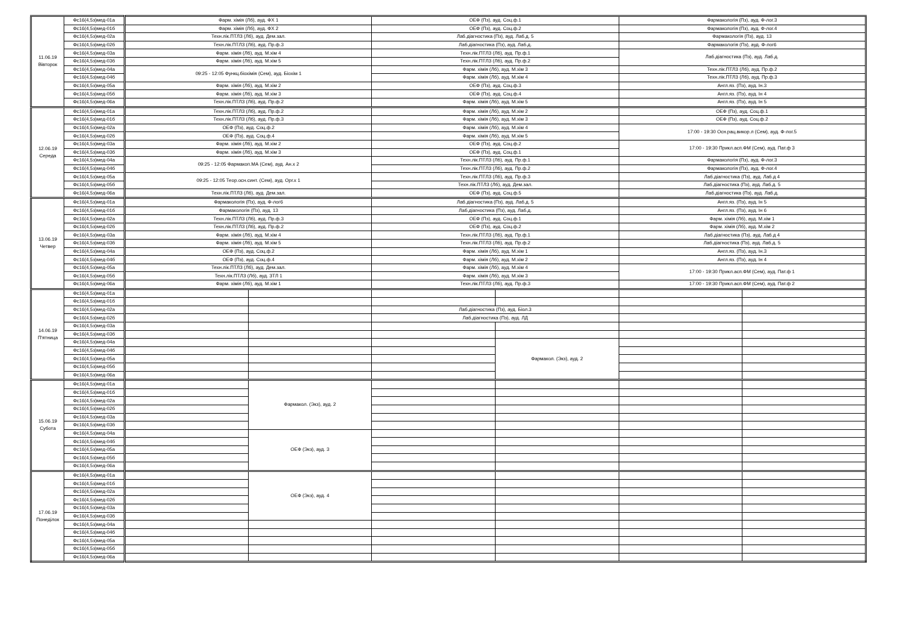| 11.06.19 Вівторок | Фс16(4,5з)мед-01а | Фарм. хімія (Лб), ауд. ФХ 1 | | ОЕФ (Пз), ауд. Соц.ф.1 | | Фармакологія (Пз), ауд. Ф-лог.3 | |
| | Фс16(4,5з)мед-01б | Фарм. хімія (Лб), ауд. ФХ 2 | | ОЕФ (Пз), ауд. Соц.ф.2 | | Фармакологія (Пз), ауд. Ф-лог.4 | |
| | Фс16(4,5з)мед-02а | Техн.лік.ПТЛЗ (Лб), ауд. Дем.зал. | | Лаб.діагностика (Пз), ауд. Лаб.д. 5 | | Фармакологія (Пз), ауд. 13 | |
| | Фс16(4,5з)мед-02б | Техн.лік.ПТЛЗ (Лб), ауд. Пр.ф.3 | | Лаб.діагностика (Пз), ауд. Лаб.д. | | Фармакологія (Пз), ауд. Ф-лог6 | |
| | Фс16(4,5з)мед-03а | Фарм. хімія (Лб), ауд. М.хім 4 | | Техн.лік.ПТЛЗ (Лб), ауд. Пр.ф.1 | | Лаб.діагностика (Пз), ауд. Лаб.д. | |
| | Фс16(4,5з)мед-03б | Фарм. хімія (Лб), ауд. М.хім 5 | | Техн.лік.ПТЛЗ (Лб), ауд. Пр.ф.2 | | | |
| | Фс16(4,5з)мед-04а | 09:25 - 12:05 Функц.біохімія (Сем), ауд. Біохім 1 | | Фарм. хімія (Лб), ауд. М.хім 3 | | Техн.лік.ПТЛЗ (Лб), ауд. Пр.ф.2 | |
| | Фс16(4,5з)мед-04б | | | Фарм. хімія (Лб), ауд. М.хім 4 | | Техн.лік.ПТЛЗ (Лб), ауд. Пр.ф.3 | |
| | Фс16(4,5з)мед-05а | Фарм. хімія (Лб), ауд. М.хім 2 | | ОЕФ (Пз), ауд. Соц.ф.3 | | Англ.яз. (Пз), ауд. Ін.3 | |
| | Фс16(4,5з)мед-05б | Фарм. хімія (Лб), ауд. М.хім 3 | | ОЕФ (Пз), ауд. Соц.ф.4 | | Англ.яз. (Пз), ауд. Ін 4 | |
| | Фс16(4,5з)мед-06а | Техн.лік.ПТЛЗ (Лб), ауд. Пр.ф.2 | | Фарм. хімія (Лб), ауд. М.хім 5 | | Англ.яз. (Пз), ауд. Ін 5 | |
| 12.06.19 Середа | Фс16(4,5з)мед-01а | Техн.лік.ПТЛЗ (Лб), ауд. Пр.ф.2 | | Фарм. хімія (Лб), ауд. М.хім 2 | | ОЕФ (Пз), ауд. Соц.ф.1 | |
| | Фс16(4,5з)мед-01б | Техн.лік.ПТЛЗ (Лб), ауд. Пр.ф.3 | | Фарм. хімія (Лб), ауд. М.хім 3 | | ОЕФ (Пз), ауд. Соц.ф.2 | |
| | Фс16(4,5з)мед-02а | ОЕФ (Пз), ауд. Соц.ф.2 | | Фарм. хімія (Лб), ауд. М.хім 4 | | 17:00 - 19:30 Осн.рац.викор.л (Сем), ауд. Ф-лог.5 | |
| | Фс16(4,5з)мед-02б | ОЕФ (Пз), ауд. Соц.ф.4 | | Фарм. хімія (Лб), ауд. М.хім 5 | | | |
| | Фс16(4,5з)мед-03а | Фарм. хімія (Лб), ауд. М.хім 2 | | ОЕФ (Пз), ауд. Соц.ф.2 | | 17:00 - 19:30 Прикл.асп.ФМ (Сем), ауд. Пат.ф 3 | |
| | Фс16(4,5з)мед-03б | Фарм. хімія (Лб), ауд. М.хім 3 | | ОЕФ (Пз), ауд. Соц.ф.1 | | | |
| | Фс16(4,5з)мед-04а | 09:25 - 12:05 Фармакоп.МА (Сем), ауд. Ан.х 2 | | Техн.лік.ПТЛЗ (Лб), ауд. Пр.ф.1 | | Фармакологія (Пз), ауд. Ф-лог.3 | |
| | Фс16(4,5з)мед-04б | | | Техн.лік.ПТЛЗ (Лб), ауд. Пр.ф.2 | | Фармакологія (Пз), ауд. Ф-лог.4 | |
| | Фс16(4,5з)мед-05а | 09:25 - 12:05 Теор.осн.синт. (Сем), ауд. Орг.х 1 | | Техн.лік.ПТЛЗ (Лб), ауд. Пр.ф.3 | | Лаб.діагностика (Пз), ауд. Лаб.д 4 | |
| | Фс16(4,5з)мед-05б | | | Техн.лік.ПТЛЗ (Лб), ауд. Дем.зал. | | Лаб.діагностика (Пз), ауд. Лаб.д. 5 | |
| | Фс16(4,5з)мед-06а | Техн.лік.ПТЛЗ (Лб), ауд. Дем.зал. | | ОЕФ (Пз), ауд. Соц.ф.5 | | Лаб.діагностика (Пз), ауд. Лаб.д. | |
| 13.06.19 Четвер | Фс16(4,5з)мед-01а | Фармакологія (Пз), ауд. Ф-лог6 | | Лаб.діагностика (Пз), ауд. Лаб.д. 5 | | Англ.яз. (Пз), ауд. Ін 5 | |
| | Фс16(4,5з)мед-01б | Фармакологія (Пз), ауд. 13 | | Лаб.діагностика (Пз), ауд. Лаб.д. | | Англ.яз. (Пз), ауд. Ін 6 | |
| | Фс16(4,5з)мед-02а | Техн.лік.ПТЛЗ (Лб), ауд. Пр.ф.3 | | ОЕФ (Пз), ауд. Соц.ф.1 | | Фарм. хімія (Лб), ауд. М.хім 1 | |
| | Фс16(4,5з)мед-02б | Техн.лік.ПТЛЗ (Лб), ауд. Пр.ф.2 | | ОЕФ (Пз), ауд. Соц.ф.2 | | Фарм. хімія (Лб), ауд. М.хім 2 | |
| | Фс16(4,5з)мед-03а | Фарм. хімія (Лб), ауд. М.хім 4 | | Техн.лік.ПТЛЗ (Лб), ауд. Пр.ф.1 | | Лаб.діагностика (Пз), ауд. Лаб.д 4 | |
| | Фс16(4,5з)мед-03б | Фарм. хімія (Лб), ауд. М.хім 5 | | Техн.лік.ПТЛЗ (Лб), ауд. Пр.ф.2 | | Лаб.діагностика (Пз), ауд. Лаб.д. 5 | |
| | Фс16(4,5з)мед-04а | ОЕФ (Пз), ауд. Соц.ф.2 | | Фарм. хімія (Лб), ауд. М.хім 1 | | Англ.яз. (Пз), ауд. Ін.3 | |
| | Фс16(4,5з)мед-04б | ОЕФ (Пз), ауд. Соц.ф.4 | | Фарм. хімія (Лб), ауд. М.хім 2 | | Англ.яз. (Пз), ауд. Ін 4 | |
| | Фс16(4,5з)мед-05а | Техн.лік.ПТЛЗ (Лб), ауд. Дем.зал. | | Фарм. хімія (Лб), ауд. М.хім 4 | | 17:00 - 19:30 Прикл.асп.ФМ (Сем), ауд. Пат.ф 1 | |
| | Фс16(4,5з)мед-05б | Техн.лік.ПТЛЗ (Лб), ауд. ЗТЛ 1 | | Фарм. хімія (Лб), ауд. М.хім 3 | | | |
| | Фс16(4,5з)мед-06а | Фарм. хімія (Лб), ауд. М.хім 1 | | Техн.лік.ПТЛЗ (Лб), ауд. Пр.ф.3 | | 17:00 - 19:30 Прикл.асп.ФМ (Сем), ауд. Пат.ф 2 | |
| 14.06.19 П'ятница | Фс16(4,5з)мед-01а | | | | | | |
| | Фс16(4,5з)мед-01б | | | | | | |
| | Фс16(4,5з)мед-02а | | | Лаб.діагностика (Пз), ауд. Біол.3 | | | |
| | Фс16(4,5з)мед-02б | | | Лаб.діагностика (Пз), ауд. ЛД | | | |
| | Фс16(4,5з)мед-03а | | | | | | |
| | Фс16(4,5з)мед-03б | | | | | | |
| | Фс16(4,5з)мед-04а | | | | Фармакол. (Экз), ауд. 2 | | |
| | Фс16(4,5з)мед-04б | | | | | | |
| | Фс16(4,5з)мед-05а | | | | | | |
| | Фс16(4,5з)мед-05б | | | | | | |
| | Фс16(4,5з)мед-06а | | | | | | |
| 15.06.19 Субота | Фс16(4,5з)мед-01а | | Фармакол. (Экз), ауд. 2 | | | | |
| | Фс16(4,5з)мед-01б | | | | | | |
| | Фс16(4,5з)мед-02а | | | | | | |
| | Фс16(4,5з)мед-02б | | | | | | |
| | Фс16(4,5з)мед-03а | | | | | | |
| | Фс16(4,5з)мед-03б | | | | | | |
| | Фс16(4,5з)мед-04а | | ОЕФ (Экз), ауд. 3 | | | | |
| | Фс16(4,5з)мед-04б | | | | | | |
| | Фс16(4,5з)мед-05а | | | | | | |
| | Фс16(4,5з)мед-05б | | | | | | |
| | Фс16(4,5з)мед-06а | | | | | | |
| 17.06.19 Понеділок | Фс16(4,5з)мед-01а | | ОЕФ (Экз), ауд. 4 | | | | |
| | Фс16(4,5з)мед-01б | | | | | | |
| | Фс16(4,5з)мед-02а | | | | | | |
| | Фс16(4,5з)мед-02б | | | | | | |
| | Фс16(4,5з)мед-03а | | | | | | |
| | Фс16(4,5з)мед-03б | | | | | | |
| | Фс16(4,5з)мед-04а | | | | | | |
| | Фс16(4,5з)мед-04б | | | | | | |
| | Фс16(4,5з)мед-05а | | | | | | |
| | Фс16(4,5з)мед-05б | | | | | | |
| | Фс16(4,5з)мед-06а | | | | | | |